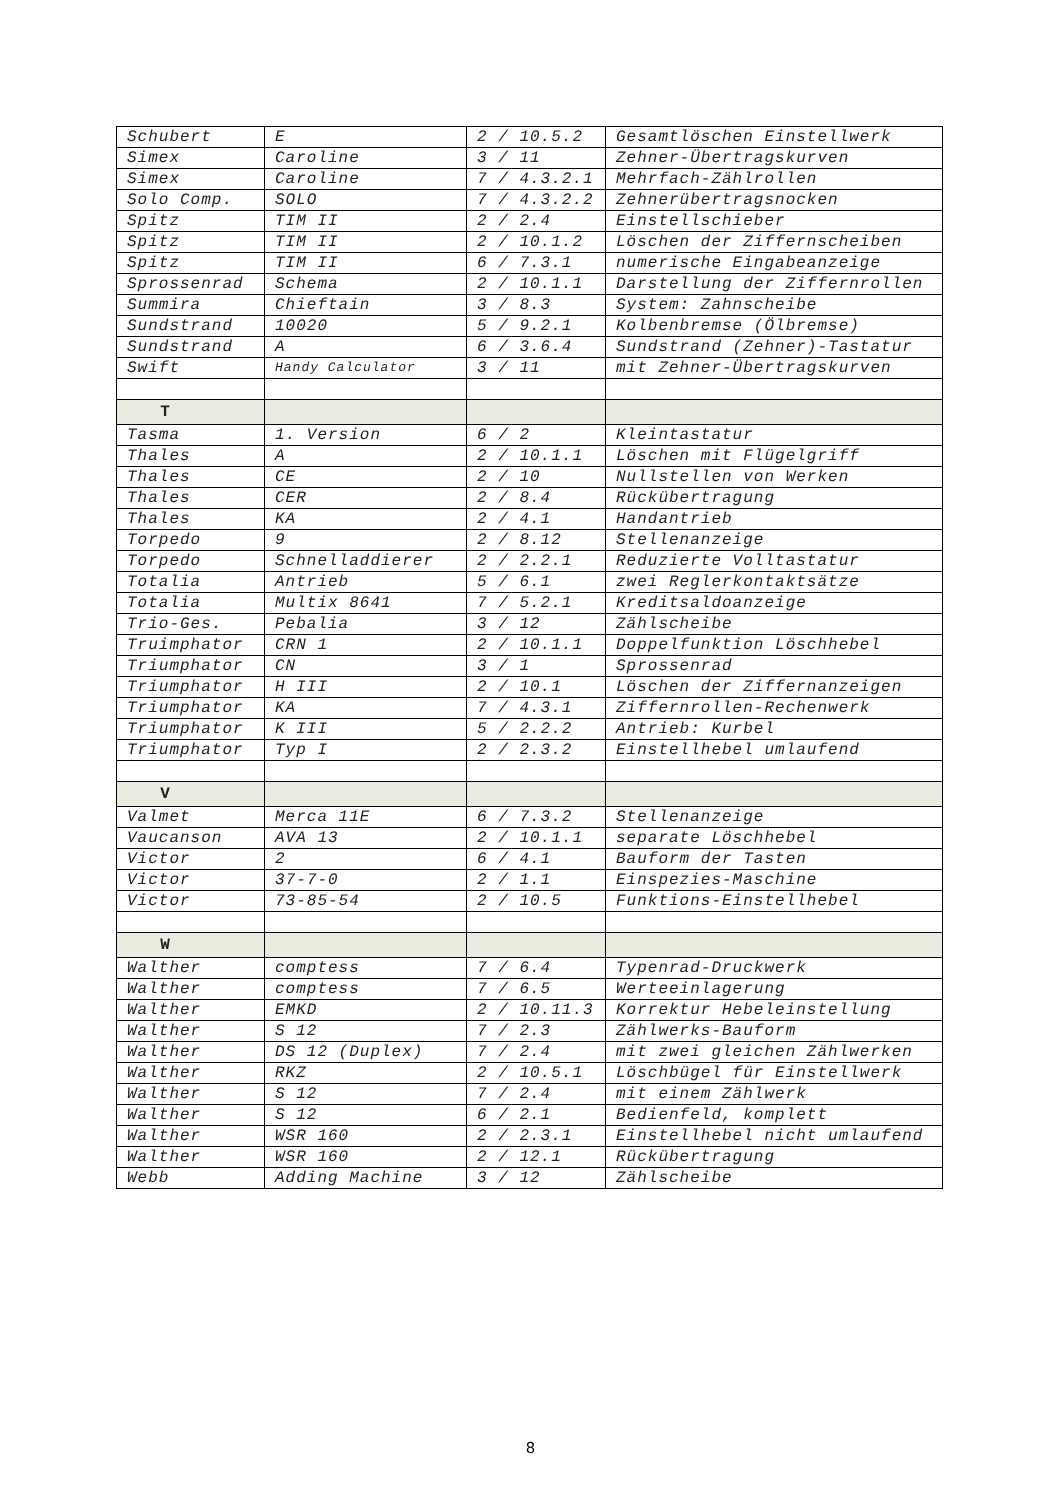| Schubert | E | 2 / 10.5.2 | Gesamtlöschen Einstellwerk |
| Simex | Caroline | 3 / 11 | Zehner-Übertragskurven |
| Simex | Caroline | 7 / 4.3.2.1 | Mehrfach-Zählrollen |
| Solo Comp. | SOLO | 7 / 4.3.2.2 | Zehnerübertragsnocken |
| Spitz | TIM II | 2 / 2.4 | Einstellschieber |
| Spitz | TIM II | 2 / 10.1.2 | Löschen der Ziffernscheiben |
| Spitz | TIM II | 6 / 7.3.1 | numerische Eingabeanzeige |
| Sprossenrad | Schema | 2 / 10.1.1 | Darstellung der Ziffernrollen |
| Summira | Chieftain | 3 / 8.3 | System: Zahnscheibe |
| Sundstrand | 10020 | 5 / 9.2.1 | Kolbenbremse (Ölbremse) |
| Sundstrand | A | 6 / 3.6.4 | Sundstrand (Zehner)-Tastatur |
| Swift | Handy Calculator | 3 / 11 | mit Zehner-Übertragskurven |
| T | | | |
| Tasma | 1. Version | 6 / 2 | Kleintastatur |
| Thales | A | 2 / 10.1.1 | Löschen mit Flügelgriff |
| Thales | CE | 2 / 10 | Nullstellen von Werken |
| Thales | CER | 2 / 8.4 | Rückübertragung |
| Thales | KA | 2 / 4.1 | Handantrieb |
| Torpedo | 9 | 2 / 8.12 | Stellenanzeige |
| Torpedo | Schnelladdierer | 2 / 2.2.1 | Reduzierte Volltastatur |
| Totalia | Antrieb | 5 / 6.1 | zwei Reglerkontaktsätze |
| Totalia | Multix 8641 | 7 / 5.2.1 | Kreditsaldoanzeige |
| Trio-Ges. | Pebalia | 3 / 12 | Zählscheibe |
| Truimphator | CRN 1 | 2 / 10.1.1 | Doppelfunktion Löschhebel |
| Triumphator | CN | 3 / 1 | Sprossenrad |
| Triumphator | H III | 2 / 10.1 | Löschen der Ziffernanzeigen |
| Triumphator | KA | 7 / 4.3.1 | Ziffernrollen-Rechenwerk |
| Triumphator | K III | 5 / 2.2.2 | Antrieb: Kurbel |
| Triumphator | Typ I | 2 / 2.3.2 | Einstellhebel umlaufend |
| V | | | |
| Valmet | Merca 11E | 6 / 7.3.2 | Stellenanzeige |
| Vaucanson | AVA 13 | 2 / 10.1.1 | separate Löschhebel |
| Victor | 2 | 6 / 4.1 | Bauform der Tasten |
| Victor | 37-7-0 | 2 / 1.1 | Einspezies-Maschine |
| Victor | 73-85-54 | 2 / 10.5 | Funktions-Einstellhebel |
| W | | | |
| Walther | comptess | 7 / 6.4 | Typenrad-Druckwerk |
| Walther | comptess | 7 / 6.5 | Werteeinlagerung |
| Walther | EMKD | 2 / 10.11.3 | Korrektur Hebeleinstellung |
| Walther | S 12 | 7 / 2.3 | Zählwerks-Bauform |
| Walther | DS 12 (Duplex) | 7 / 2.4 | mit zwei gleichen Zählwerken |
| Walther | RKZ | 2 / 10.5.1 | Löschbügel für Einstellwerk |
| Walther | S 12 | 7 / 2.4 | mit einem Zählwerk |
| Walther | S 12 | 6 / 2.1 | Bedienfeld, komplett |
| Walther | WSR 160 | 2 / 2.3.1 | Einstellhebel nicht umlaufend |
| Walther | WSR 160 | 2 / 12.1 | Rückübertragung |
| Webb | Adding Machine | 3 / 12 | Zählscheibe |
8